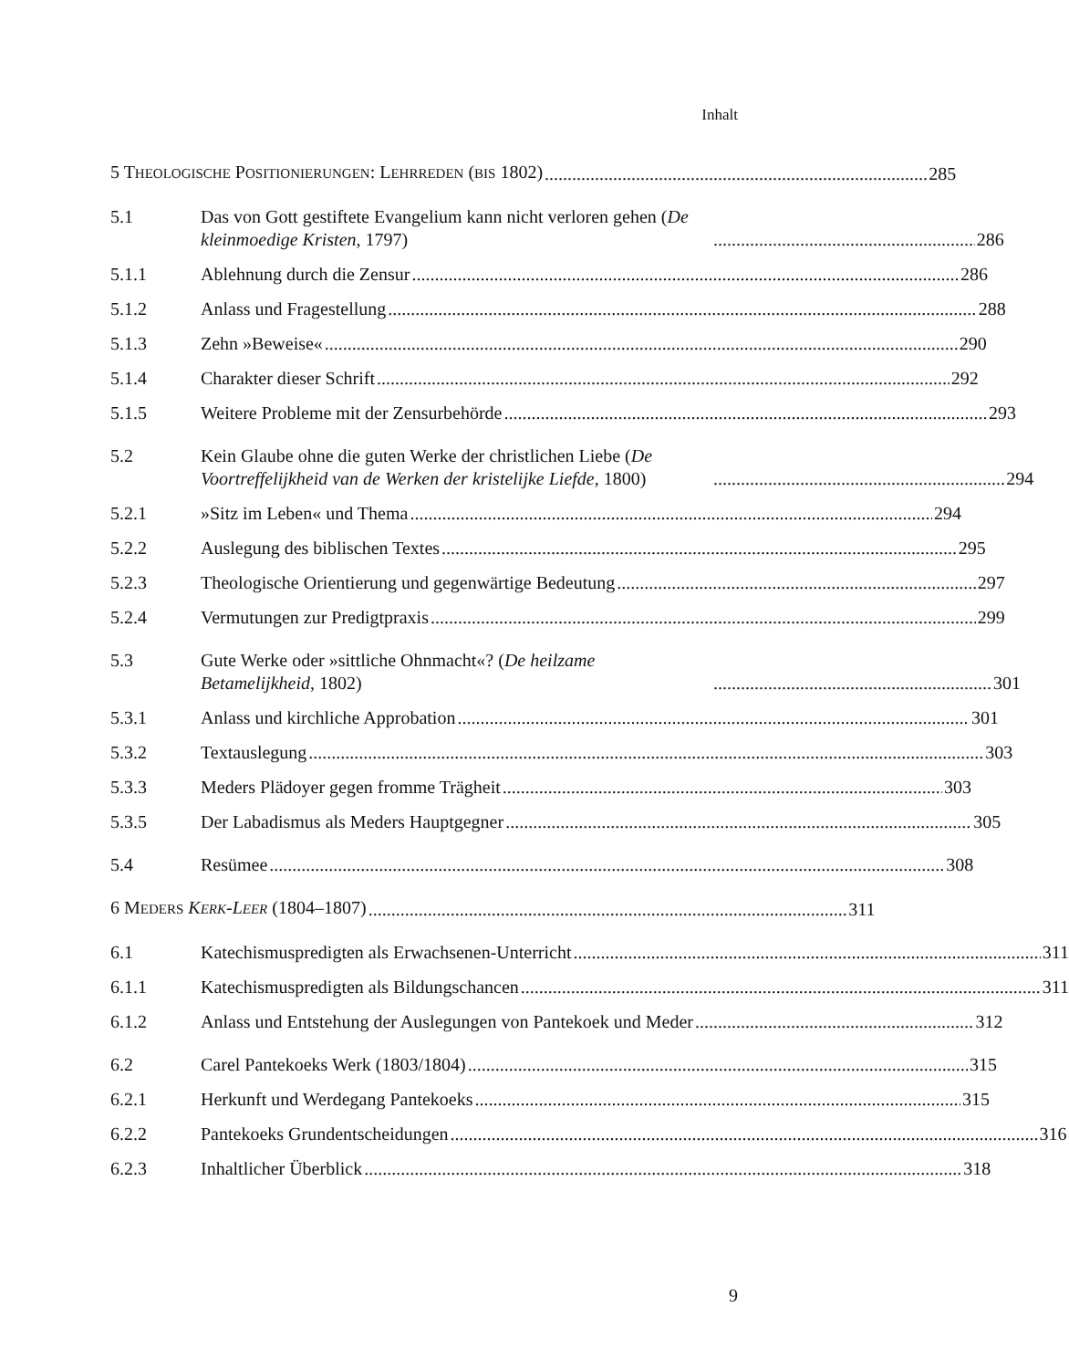Inhalt
5 THEOLOGISCHE POSITIONIERUNGEN: LEHRREDEN (BIS 1802) 285
5.1 Das von Gott gestiftete Evangelium kann nicht verloren gehen (De kleinmoedige Kristen, 1797) 286
5.1.1 Ablehnung durch die Zensur 286
5.1.2 Anlass und Fragestellung 288
5.1.3 Zehn »Beweise« 290
5.1.4 Charakter dieser Schrift 292
5.1.5 Weitere Probleme mit der Zensurbehörde 293
5.2 Kein Glaube ohne die guten Werke der christlichen Liebe (De Voortreffelijkheid van de Werken der kristelijke Liefde, 1800) 294
5.2.1 »Sitz im Leben« und Thema 294
5.2.2 Auslegung des biblischen Textes 295
5.2.3 Theologische Orientierung und gegenwärtige Bedeutung 297
5.2.4 Vermutungen zur Predigtpraxis 299
5.3 Gute Werke oder »sittliche Ohnmacht«? (De heilzame Betamelijkheid, 1802) 301
5.3.1 Anlass und kirchliche Approbation 301
5.3.2 Textauslegung 303
5.3.3 Meders Plädoyer gegen fromme Trägheit 303
5.3.5 Der Labadismus als Meders Hauptgegner 305
5.4 Resümee 308
6 MEDERS KERK-LEER (1804–1807) 311
6.1 Katechismuspredigten als Erwachsenen-Unterricht 311
6.1.1 Katechismuspredigten als Bildungschancen 311
6.1.2 Anlass und Entstehung der Auslegungen von Pantekoek und Meder 312
6.2 Carel Pantekoeks Werk (1803/1804) 315
6.2.1 Herkunft und Werdegang Pantekoeks 315
6.2.2 Pantekoeks Grundentscheidungen 316
6.2.3 Inhaltlicher Überblick 318
9